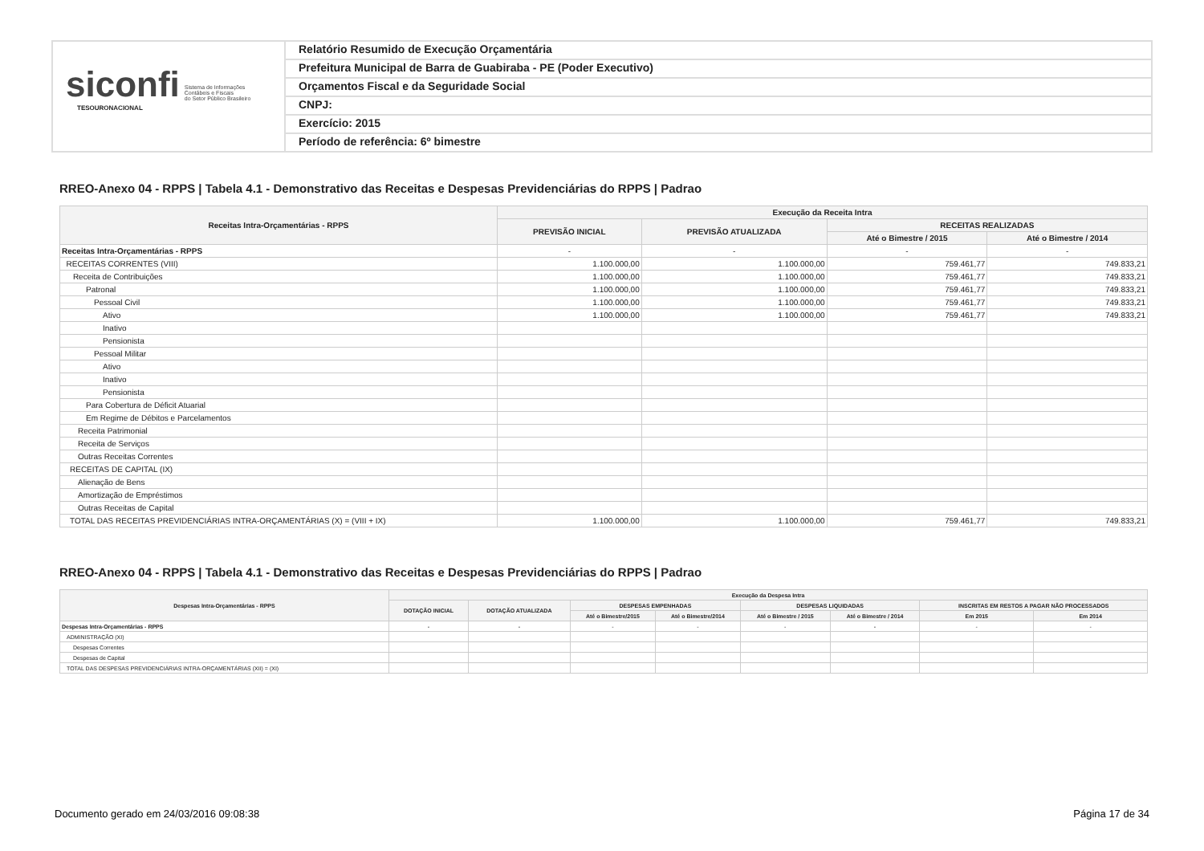siconfi Sistema de Informações
Contábeis e Fiscais
do Setor Público Brasileiro
TESOURONACIONAL
Relatório Resumido de Execução Orçamentária
Prefeitura Municipal de Barra de Guabiraba - PE (Poder Executivo)
Orçamentos Fiscal e da Seguridade Social
CNPJ:
Exercício: 2015
Período de referência: 6º bimestre
RREO-Anexo 04 - RPPS | Tabela 4.1 - Demonstrativo das Receitas e Despesas Previdenciárias do RPPS | Padrao
| Receitas Intra-Orçamentárias - RPPS | Execução da Receita Intra | | | |
| --- | --- | --- | --- | --- |
| | PREVISÃO INICIAL | PREVISÃO ATUALIZADA | RECEITAS REALIZADAS | |
| | | | Até o Bimestre / 2015 | Até o Bimestre / 2014 |
| Receitas Intra-Orçamentárias - RPPS | - | - | - | - |
| RECEITAS CORRENTES (VIII) | 1.100.000,00 | 1.100.000,00 | 759.461,77 | 749.833,21 |
| Receita de Contribuições | 1.100.000,00 | 1.100.000,00 | 759.461,77 | 749.833,21 |
| Patronal | 1.100.000,00 | 1.100.000,00 | 759.461,77 | 749.833,21 |
| Pessoal Civil | 1.100.000,00 | 1.100.000,00 | 759.461,77 | 749.833,21 |
| Ativo | 1.100.000,00 | 1.100.000,00 | 759.461,77 | 749.833,21 |
| Inativo | | | | |
| Pensionista | | | | |
| Pessoal Militar | | | | |
| Ativo | | | | |
| Inativo | | | | |
| Pensionista | | | | |
| Para Cobertura de Déficit Atuarial | | | | |
| Em Regime de Débitos e Parcelamentos | | | | |
| Receita Patrimonial | | | | |
| Receita de Serviços | | | | |
| Outras Receitas Correntes | | | | |
| RECEITAS DE CAPITAL (IX) | | | | |
| Alienação de Bens | | | | |
| Amortização de Empréstimos | | | | |
| Outras Receitas de Capital | | | | |
| TOTAL DAS RECEITAS PREVIDENCIÁRIAS INTRA-ORÇAMENTÁRIAS (X) = (VIII + IX) | 1.100.000,00 | 1.100.000,00 | 759.461,77 | 749.833,21 |
RREO-Anexo 04 - RPPS | Tabela 4.1 - Demonstrativo das Receitas e Despesas Previdenciárias do RPPS | Padrao
| Despesas Intra-Orçamentárias - RPPS | Execução da Despesa Intra | | | | | | | |
| --- | --- | --- | --- | --- | --- | --- | --- | --- |
| | DOTAÇÃO INICIAL | DOTAÇÃO ATUALIZADA | DESPESAS EMPENHADAS | | DESPESAS LIQUIDADAS | | INSCRITAS EM RESTOS A PAGAR NÃO PROCESSADOS | |
| | | | Até o Bimestre/2015 | Até o Bimestre/2014 | Até o Bimestre / 2015 | Até o Bimestre / 2014 | Em 2015 | Em 2014 |
| Despesas Intra-Orçamentárias - RPPS | - | - | - | - | - | - | - | - |
| ADMINISTRAÇÃO (XI) | | | | | | | | |
| Despesas Correntes | | | | | | | | |
| Despesas de Capital | | | | | | | | |
| TOTAL DAS DESPESAS PREVIDENCIÁRIAS INTRA-ORÇAMENTÁRIAS (XII) = (XI) | | | | | | | | |
Documento gerado em 24/03/2016 09:08:38 Página 17 de 34